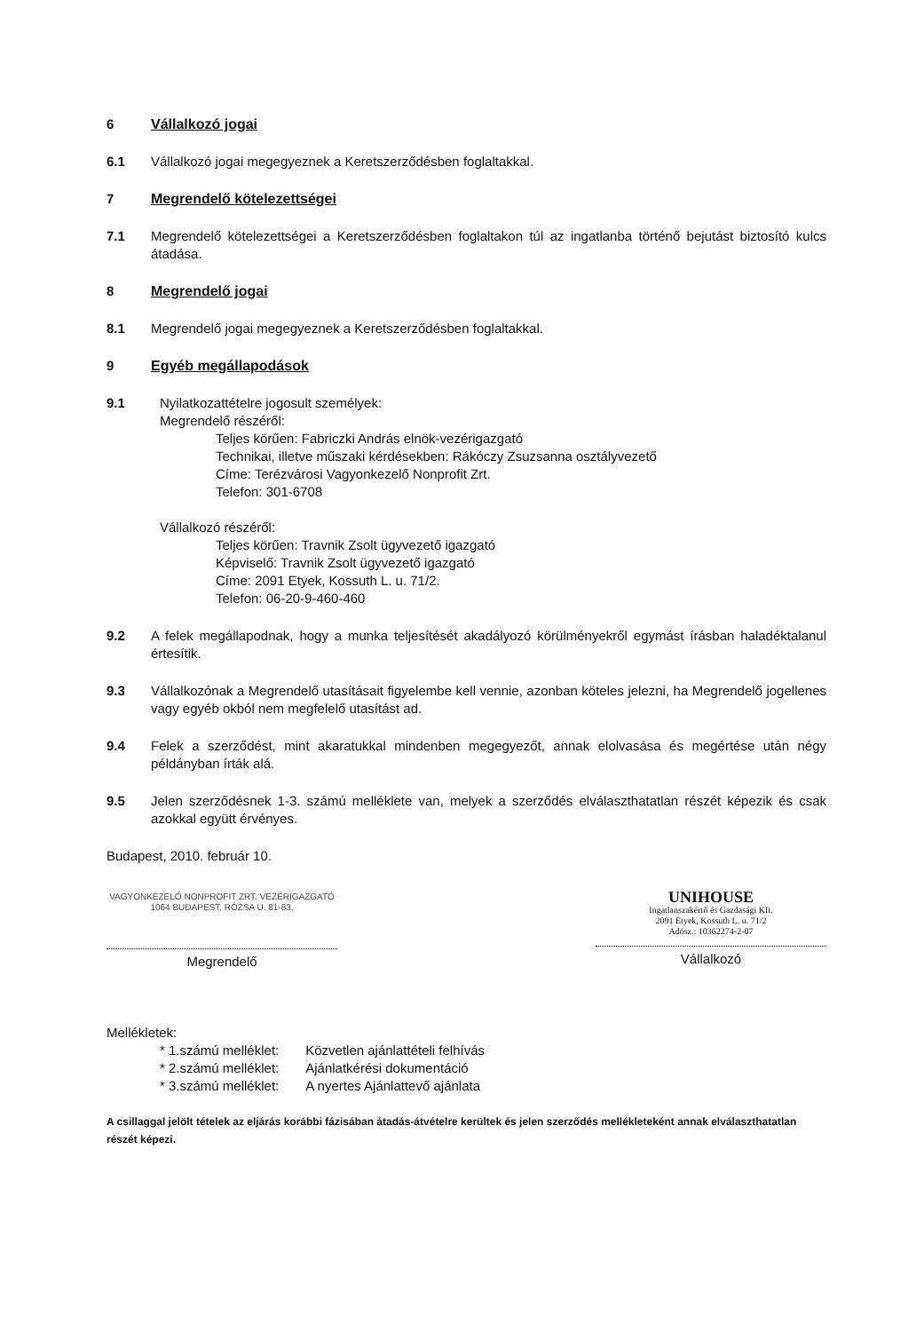6 Vállalkozó jogai
6.1 Vállalkozó jogai megegyeznek a Keretszerződésben foglaltakkal.
7 Megrendelő kötelezettségei
7.1 Megrendelő kötelezettségei a Keretszerződésben foglaltakon túl az ingatlanba történő bejutást biztosító kulcs átadása.
8 Megrendelő jogai
8.1 Megrendelő jogai megegyeznek a Keretszerződésben foglaltakkal.
9 Egyéb megállapodások
9.1 Nyilatkozattételre jogosult személyek:
Megrendelő részéről:
Teljes körűen: Fabriczki András elnök-vezérigazgató
Technikai, illetve műszaki kérdésekben: Rákóczy Zsuzsanna osztályvezető
Címe: Terézvárosi Vagyonkezelő Nonprofit Zrt.
Telefon: 301-6708
Vállalkozó részéről:
Teljes körűen: Travnik Zsolt ügyvezető igazgató
Képviselő: Travnik Zsolt ügyvezető igazgató
Címe: 2091 Etyek, Kossuth L. u. 71/2.
Telefon: 06-20-9-460-460
9.2 A felek megállapodnak, hogy a munka teljesítését akadályozó körülményekről egymást írásban haladéktalanul értesítik.
9.3 Vállalkozónak a Megrendelő utasításait figyelembe kell vennie, azonban köteles jelezni, ha Megrendelő jogellenes vagy egyéb okból nem megfelelő utasítást ad.
9.4 Felek a szerződést, mint akaratukkal mindenben megegyezőt, annak elolvasása és megértése után négy példányban írták alá.
9.5 Jelen szerződésnek 1-3. számú melléklete van, melyek a szerződés elválaszthatatlan részét képezik és csak azokkal együtt érvényes.
Budapest, 2010. február 10.
VAGYONKEZELŐ NONPROFIT ZRT. VEZÉRIGAZGATÓ 1064 BUDAPEST, RÓZSA U. 81-83.
Megrendelő
UNIHOUSE
Ingatlanszakértő és Gazdasági Kft.
2091 Etyek, Kossuth L. u. 71/2
Adósz.: 10362274-2-07
Vállalkozó
Mellékletek:
| * 1.számú melléklet: | Közvetlen ajánlattételi felhívás |
| * 2.számú melléklet: | Ajánlatkérési dokumentáció |
| * 3.számú melléklet: | A nyertes Ajánlattevő ajánlata |
A csillaggal jelölt tételek az eljárás korábbi fázisában átadás-átvételre kerültek és jelen szerződés mellékleteként annak elválaszthatatlan részét képezi.